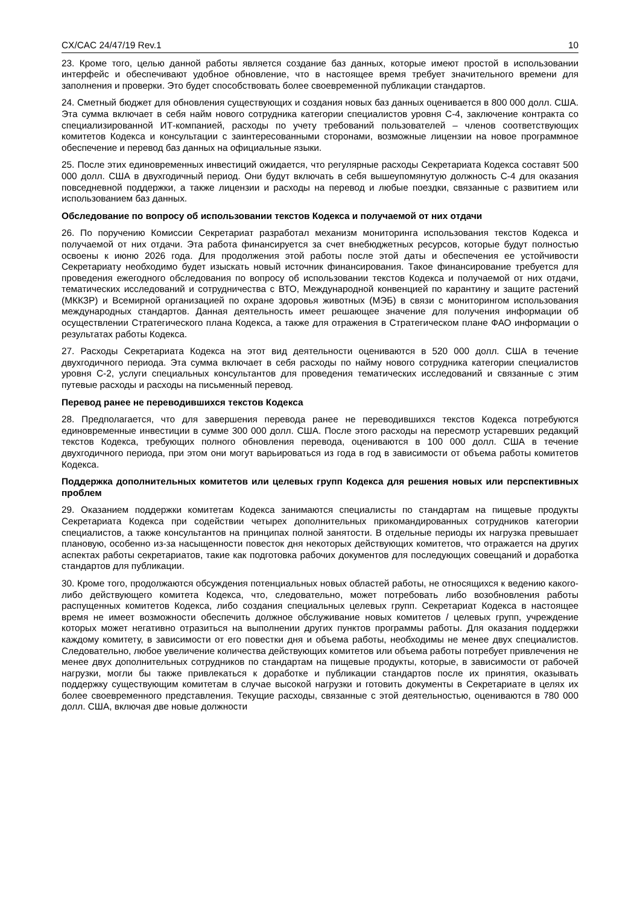CX/CAC 24/47/19 Rev.1 10
23. Кроме того, целью данной работы является создание баз данных, которые имеют простой в использовании интерфейс и обеспечивают удобное обновление, что в настоящее время требует значительного времени для заполнения и проверки. Это будет способствовать более своевременной публикации стандартов.
24. Сметный бюджет для обновления существующих и создания новых баз данных оценивается в 800 000 долл. США. Эта сумма включает в себя найм нового сотрудника категории специалистов уровня С-4, заключение контракта со специализированной ИТ-компанией, расходы по учету требований пользователей – членов соответствующих комитетов Кодекса и консультации с заинтересованными сторонами, возможные лицензии на новое программное обеспечение и перевод баз данных на официальные языки.
25. После этих единовременных инвестиций ожидается, что регулярные расходы Секретариата Кодекса составят 500 000 долл. США в двухгодичный период. Они будут включать в себя вышеупомянутую должность С-4 для оказания повседневной поддержки, а также лицензии и расходы на перевод и любые поездки, связанные с развитием или использованием баз данных.
Обследование по вопросу об использовании текстов Кодекса и получаемой от них отдачи
26. По поручению Комиссии Секретариат разработал механизм мониторинга использования текстов Кодекса и получаемой от них отдачи. Эта работа финансируется за счет внебюджетных ресурсов, которые будут полностью освоены к июню 2026 года. Для продолжения этой работы после этой даты и обеспечения ее устойчивости Секретариату необходимо будет изыскать новый источник финансирования. Такое финансирование требуется для проведения ежегодного обследования по вопросу об использовании текстов Кодекса и получаемой от них отдачи, тематических исследований и сотрудничества с ВТО, Международной конвенцией по карантину и защите растений (МККЗР) и Всемирной организацией по охране здоровья животных (МЭБ) в связи с мониторингом использования международных стандартов. Данная деятельность имеет решающее значение для получения информации об осуществлении Стратегического плана Кодекса, а также для отражения в Стратегическом плане ФАО информации о результатах работы Кодекса.
27. Расходы Секретариата Кодекса на этот вид деятельности оцениваются в 520 000 долл. США в течение двухгодичного периода. Эта сумма включает в себя расходы по найму нового сотрудника категории специалистов уровня С-2, услуги специальных консультантов для проведения тематических исследований и связанные с этим путевые расходы и расходы на письменный перевод.
Перевод ранее не переводившихся текстов Кодекса
28. Предполагается, что для завершения перевода ранее не переводившихся текстов Кодекса потребуются единовременные инвестиции в сумме 300 000 долл. США. После этого расходы на пересмотр устаревших редакций текстов Кодекса, требующих полного обновления перевода, оцениваются в 100 000 долл. США в течение двухгодичного периода, при этом они могут варьироваться из года в год в зависимости от объема работы комитетов Кодекса.
Поддержка дополнительных комитетов или целевых групп Кодекса для решения новых или перспективных проблем
29. Оказанием поддержки комитетам Кодекса занимаются специалисты по стандартам на пищевые продукты Секретариата Кодекса при содействии четырех дополнительных прикомандированных сотрудников категории специалистов, а также консультантов на принципах полной занятости. В отдельные периоды их нагрузка превышает плановую, особенно из-за насыщенности повесток дня некоторых действующих комитетов, что отражается на других аспектах работы секретариатов, такие как подготовка рабочих документов для последующих совещаний и доработка стандартов для публикации.
30. Кроме того, продолжаются обсуждения потенциальных новых областей работы, не относящихся к ведению какого-либо действующего комитета Кодекса, что, следовательно, может потребовать либо возобновления работы распущенных комитетов Кодекса, либо создания специальных целевых групп. Секретариат Кодекса в настоящее время не имеет возможности обеспечить должное обслуживание новых комитетов / целевых групп, учреждение которых может негативно отразиться на выполнении других пунктов программы работы. Для оказания поддержки каждому комитету, в зависимости от его повестки дня и объема работы, необходимы не менее двух специалистов. Следовательно, любое увеличение количества действующих комитетов или объема работы потребует привлечения не менее двух дополнительных сотрудников по стандартам на пищевые продукты, которые, в зависимости от рабочей нагрузки, могли бы также привлекаться к доработке и публикации стандартов после их принятия, оказывать поддержку существующим комитетам в случае высокой нагрузки и готовить документы в Секретариате в целях их более своевременного представления. Текущие расходы, связанные с этой деятельностью, оцениваются в 780 000 долл. США, включая две новые должности